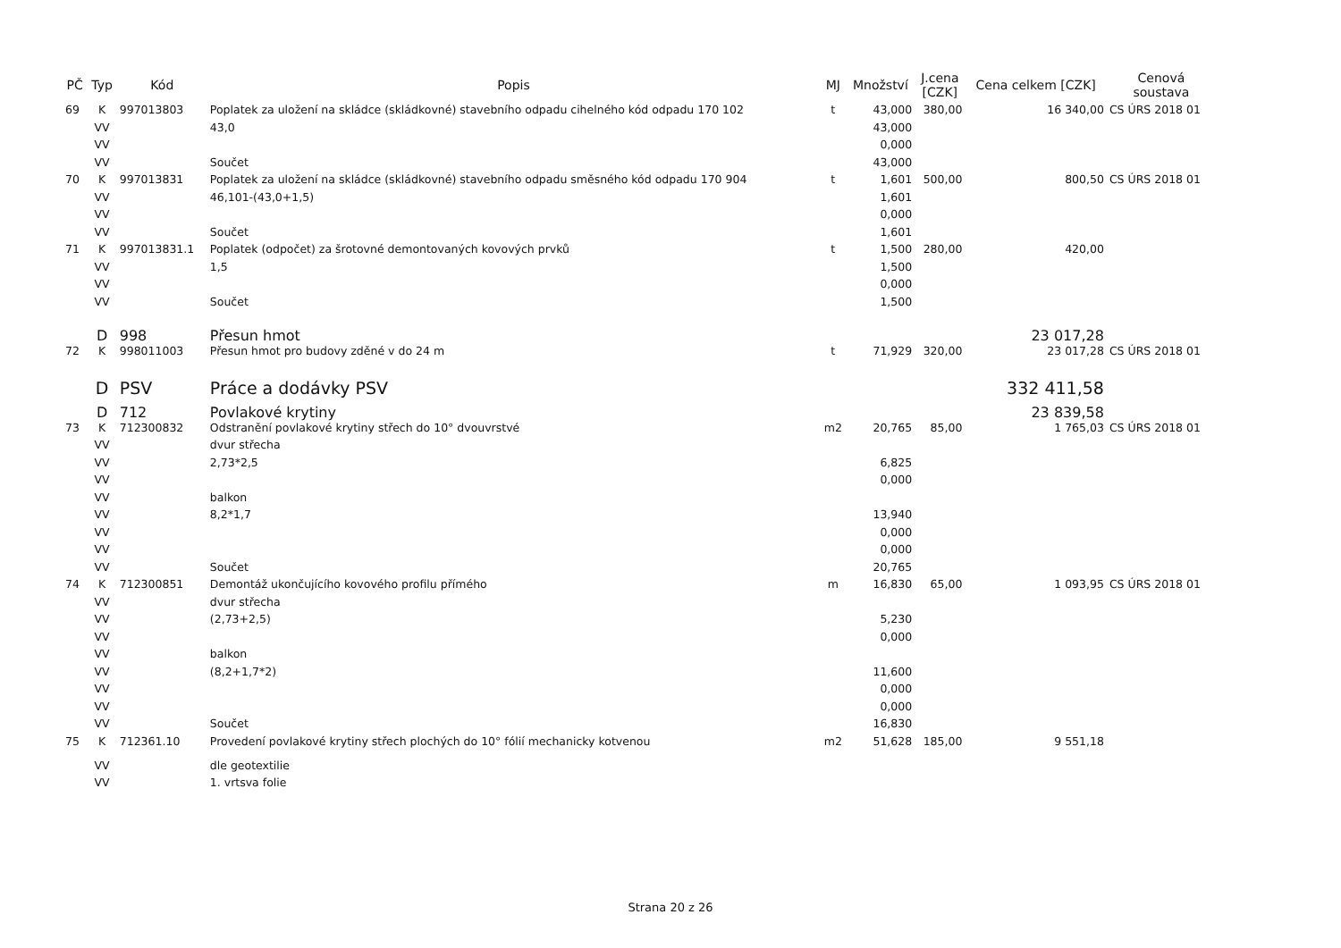| PČ | Typ | Kód | Popis | MJ | Množství | J.cena [CZK] | Cena celkem [CZK] | Cenová soustava |
| --- | --- | --- | --- | --- | --- | --- | --- | --- |
| 69 | K | 997013803 | Poplatek za uložení na skládce (skládkovné) stavebního odpadu cihelného kód odpadu 170 102 | t | 43,000 | 380,00 | 16 340,00 | CS ÚRS 2018 01 |
| | VV | | 43,0 | | 43,000 | | | |
| | VV | | | | 0,000 | | | |
| | VV | | Součet | | 43,000 | | | |
| 70 | K | 997013831 | Poplatek za uložení na skládce (skládkovné) stavebního odpadu směsného kód odpadu 170 904 | t | 1,601 | 500,00 | 800,50 | CS ÚRS 2018 01 |
| | VV | | 46,101-(43,0+1,5) | | 1,601 | | | |
| | VV | | | | 0,000 | | | |
| | VV | | Součet | | 1,601 | | | |
| 71 | K | 997013831.1 | Poplatek (odpočet) za šrotovné demontovaných kovových prvků | t | 1,500 | 280,00 | 420,00 | |
| | VV | | 1,5 | | 1,500 | | | |
| | VV | | | | 0,000 | | | |
| | VV | | Součet | | 1,500 | | | |
| | D | 998 | Přesun hmot | | | | 23 017,28 | |
| 72 | K | 998011003 | Přesun hmot pro budovy zděné v do 24 m | t | 71,929 | 320,00 | 23 017,28 | CS ÚRS 2018 01 |
| | D | PSV | Práce a dodávky PSV | | | | 332 411,58 | |
| | D | 712 | Povlakové krytiny | | | | 23 839,58 | |
| 73 | K | 712300832 | Odstranění povlakové krytiny střech do 10° dvouvrstvé | m2 | 20,765 | 85,00 | 1 765,03 | CS ÚRS 2018 01 |
| | VV | | dvur střecha | | | | | |
| | VV | | 2,73*2,5 | | 6,825 | | | |
| | VV | | | | 0,000 | | | |
| | VV | | balkon | | | | | |
| | VV | | 8,2*1,7 | | 13,940 | | | |
| | VV | | | | 0,000 | | | |
| | VV | | | | 0,000 | | | |
| | VV | | Součet | | 20,765 | | | |
| 74 | K | 712300851 | Demontáž ukončujícího kovového profilu přímého | m | 16,830 | 65,00 | 1 093,95 | CS ÚRS 2018 01 |
| | VV | | dvur střecha | | | | | |
| | VV | | (2,73+2,5) | | 5,230 | | | |
| | VV | | | | 0,000 | | | |
| | VV | | balkon | | | | | |
| | VV | | (8,2+1,7*2) | | 11,600 | | | |
| | VV | | | | 0,000 | | | |
| | VV | | | | 0,000 | | | |
| | VV | | Součet | | 16,830 | | | |
| 75 | K | 712361.10 | Provedení povlakové krytiny střech plochých do 10° fólií mechanicky kotvenou | m2 | 51,628 | 185,00 | 9 551,18 | |
| | VV | | dle geotextilie | | | | | |
| | VV | | 1. vrtsva folie | | | | | |
Strana 20 z 26